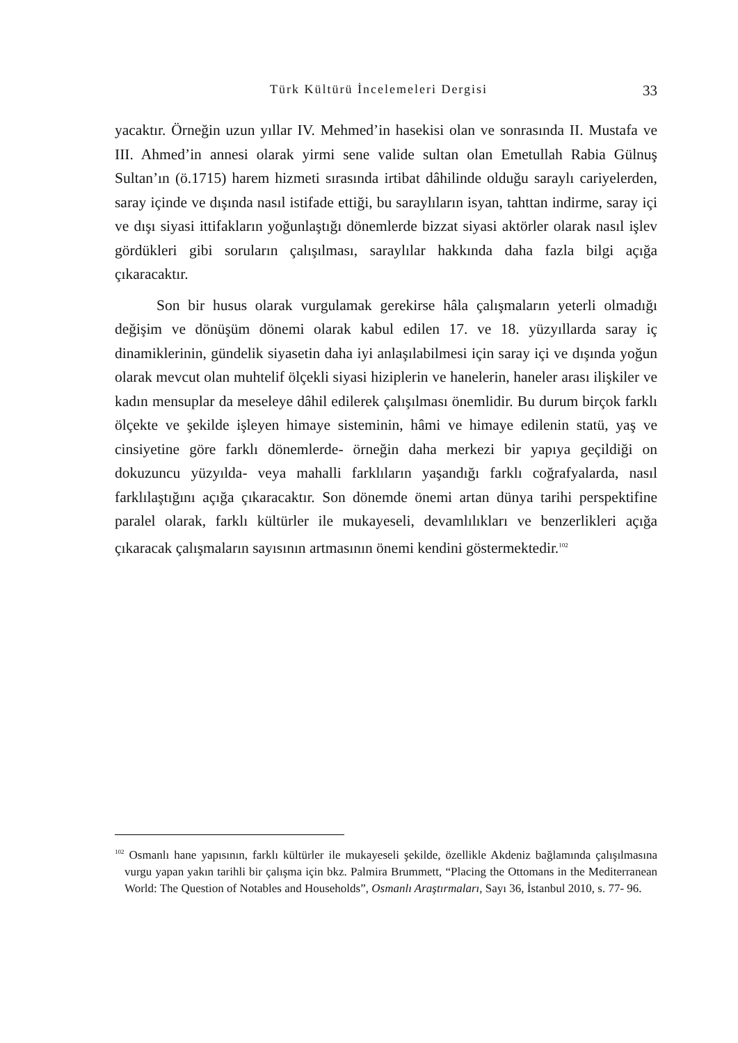Türk Kültürü İncelemeleri Dergisi 33
yacaktır. Örneğin uzun yıllar IV. Mehmed’in hasekisi olan ve sonrasında II. Mustafa ve III. Ahmed’in annesi olarak yirmi sene valide sultan olan Eme­tullah Rabia Gülnuş Sultan’ın (ö.1715) harem hizmeti sırasında irtibat dâhilinde olduğu saraylı cariyelerden, saray içinde ve dışında nasıl istifade ettiği, bu saraylıların isyan, tahttan indirme, saray içi ve dışı siyasi ittifakla­rın yoğunlaştığı dönemlerde bizzat siyasi aktörler olarak nasıl işlev gör­dükleri gibi soruların çalışılması, saraylılar hakkında daha fazla bilgi açığa çıkaracaktır.
Son bir husus olarak vurgulamak gerekirse hâla çalışmaların yeterli olmadığı değişim ve dönüşüm dönemi olarak kabul edilen 17. ve 18. yüz­yıllarda saray iç dinamiklerinin, gündelik siyasetin daha iyi anlaşılabilmesi için saray içi ve dışında yoğun olarak mevcut olan muhtelif ölçekli siyasi hiziplerin ve hanelerin, haneler arası ilişkiler ve kadın mensuplar da mese­leye dâhil edilerek çalışılması önemlidir. Bu durum birçok farklı ölçekte ve şekilde işleyen himaye sisteminin, hâmi ve himaye edilenin statü, yaş ve cinsiyetine göre farklı dönemlerde- örneğin daha merkezi bir yapıya geçil­diği on dokuzuncu yüzyılda- veya mahalli farklıların yaşandığı farklı coğ­rafyalarda, nasıl farklılaştığını açığa çıkaracaktır. Son dönemde önemi artan dünya tarihi perspektifine paralel olarak, farklı kültürler ile mukayeseli, devamlılıkları ve benzerlikleri açığa çıkaracak çalışmaların sayısının artma­sının önemi kendini göstermektedir.<sup>102</sup>
<sup>102</sup> Osmanlı hane yapısının, farklı kültürler ile mukayeseli şekilde, özellikle Akdeniz bağlamında çalışılmasına vurgu yapan yakın tarihli bir çalışma için bkz. Palmira Brummett, “Placing the Ottomans in the Mediterranean World: The Question of No­tables and Households”, Osmanlı Araştırmaları, Sayı 36, İstanbul 2010, s. 77- 96.